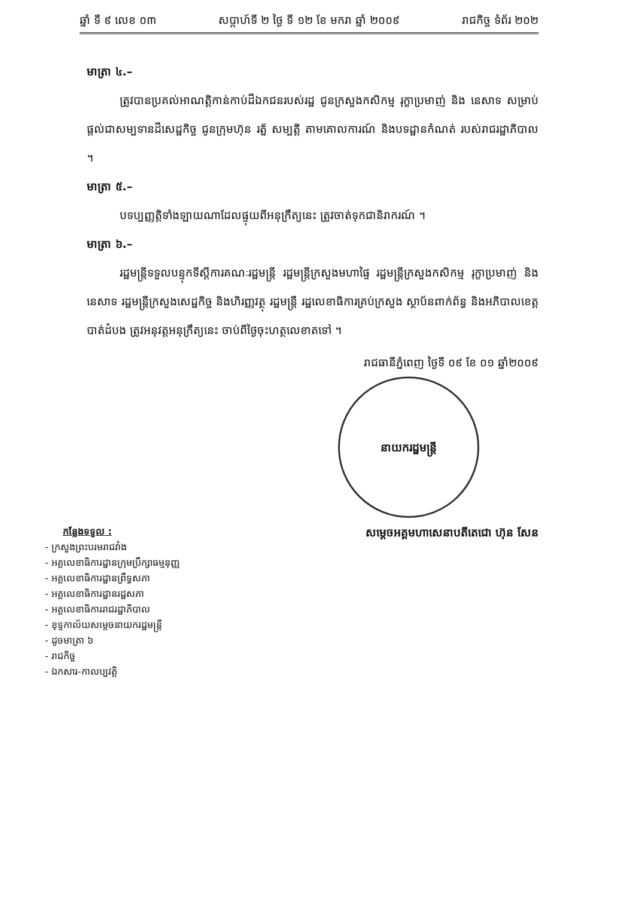ឆ្នាំ ទី ៩ លេខ ០៣ សប្តាហ៍ទី ២ ថ្ងៃ ទី ១២ ខែ មករា ឆ្នាំ ២០០៩ រាជកិច្ច ទំព័រ ២០២
មាត្រា ៤.–
ត្រូវបានប្រគល់អាណត្តិកាន់កាប់ដីឯកជនរបស់រដ្ឋ ជូនក្រសួងកសិកម្ម រុក្ខាប្រមាញ់ និង នេសាទ សម្រាប់ផ្តល់ជាសម្បទានដីសេដ្ឋកិច្ច ជូនក្រុមហ៊ុន រត្ន័ សម្បត្តិ តាមគោលការណ៍ និងបទដ្ឋានកំណត់ របស់រាជរដ្ឋាភិបាល ។
មាត្រា ៥.–
បទប្បញ្ញត្តិទាំងឡាយណាដែលផ្ទុយពីអនុក្រឹត្យនេះ ត្រូវចាត់ទុកជានិរាករណ៍ ។
មាត្រា ៦.–
រដ្ឋមន្ត្រីទទួលបន្ទុកទីស្តីការគណៈរដ្ឋមន្ត្រី រដ្ឋមន្ត្រីក្រសួងមហាផ្ទៃ រដ្ឋមន្ត្រីក្រសួងកសិកម្ម រុក្ខាប្រមាញ់ និង នេសាទ រដ្ឋមន្ត្រីក្រសួងសេដ្ឋកិច្ច និងហិរញ្ញវត្ថុ រដ្ឋមន្ត្រី រដ្ឋលេខាធិការគ្រប់ក្រសួង ស្ថាប័នពាក់ព័ន្ធ និងអភិបាលខេត្តបាត់ដំបង ត្រូវអនុវត្តអនុក្រឹត្យនេះ ចាប់ពីថ្ងៃចុះហត្ថលេខាតទៅ ។
រាជធានីភ្នំពេញ ថ្ងៃទី ០៩ ខែ ០១ ឆ្នាំ២០០៩
នាយករដ្ឋមន្ត្រី
សម្តេចអគ្គមហាសេនាបតីតេជោ ហ៊ុន សែន
កន្លែងទទួល :
- ក្រសួងព្រះបរមរាជវាំង
- អគ្គលេខាធិការដ្ឋានក្រុមប្រឹក្សាធម្មនុញ្ញ
- អគ្គលេខាធិការដ្ឋានព្រឹទ្ធសភា
- អគ្គលេខាធិការដ្ឋានរដ្ឋសភា
- អគ្គលេខាធិការរាជរដ្ឋាភិបាល
- ខុទ្ទកាល័យសម្តេចនាយករដ្ឋមន្ត្រី
- ដូចមាត្រា ៦
- រាជកិច្ច
- ឯកសារ-កាលប្បវត្តិ